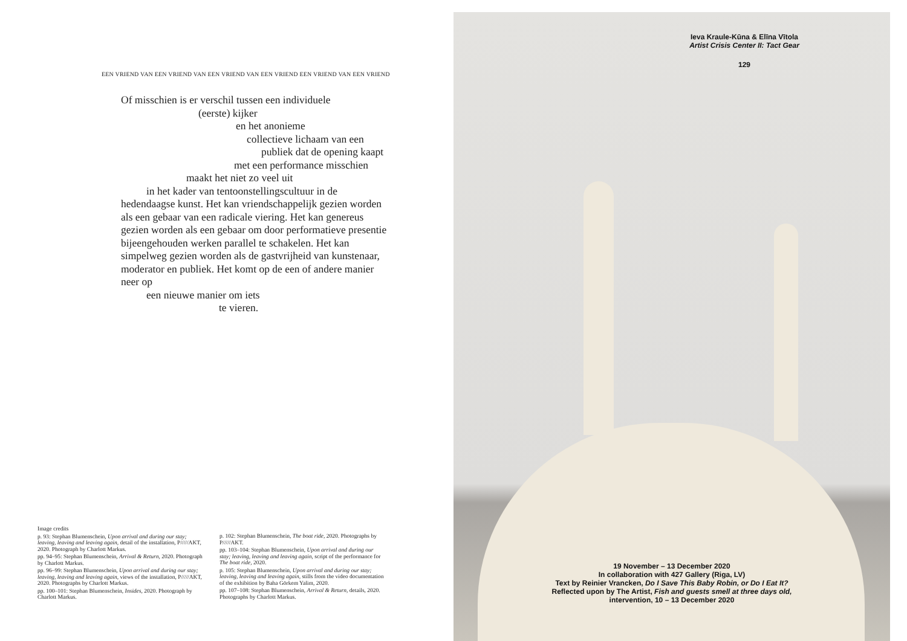EEN VRIEND VAN EEN VRIEND VAN EEN VRIEND VAN EEN VRIEND EEN VRIEND VAN EEN VRIEND
Of misschien is er verschil tussen een individuele
(eerste) kijker
en het anonieme
collectieve lichaam van een
publiek dat de opening kaapt
met een performance misschien
maakt het niet zo veel uit
in het kader van tentoonstellingscultuur in de
hedendaagse kunst. Het kan vriendschappelijk gezien worden
als een gebaar van een radicale viering. Het kan genereus
gezien worden als een gebaar om door performatieve presentie
bijeengehouden werken parallel te schakelen. Het kan
simpelweg gezien worden als de gastvrijheid van kunstenaar,
moderator en publiek. Het komt op de een of andere manier
neer op
een nieuwe manier om iets
te vieren.
Image credits
p. 93: Stephan Blumenschein, Upon arrival and during our stay; leaving, leaving and leaving again, detail of the installation, P/////AKT, 2020. Photograph by Charlott Markus.
pp. 94–95: Stephan Blumenschein, Arrival & Return, 2020. Photograph by Charlott Markus.
pp. 96–99: Stephan Blumenschein, Upon arrival and during our stay; leaving, leaving and leaving again, views of the installation, P/////AKT, 2020. Photographs by Charlott Markus.
pp. 100–101: Stephan Blumenschein, Insides, 2020. Photograph by Charlott Markus.
p. 102: Stephan Blumenschein, The boat ride, 2020. Photographs by P/////AKT.
pp. 103–104: Stephan Blumenschein, Upon arrival and during our stay; leaving, leaving and leaving again, script of the performance for The boat ride, 2020.
p. 105: Stephan Blumenschein, Upon arrival and during our stay; leaving, leaving and leaving again, stills from the video documentation of the exhibition by Baha Görkem Yalim, 2020.
pp. 107–108: Stephan Blumenschein, Arrival & Return, details, 2020. Photographs by Charlott Markus.
Ieva Kraule-Kūna & Elīna Vītola
Artist Crisis Center II: Tact Gear
129
19 November – 13 December 2020
In collaboration with 427 Gallery (Riga, LV)
Text by Reinier Vrancken, Do I Save This Baby Robin, or Do I Eat It?
Reflected upon by The Artist, Fish and guests smell at three days old,
intervention, 10 – 13 December 2020